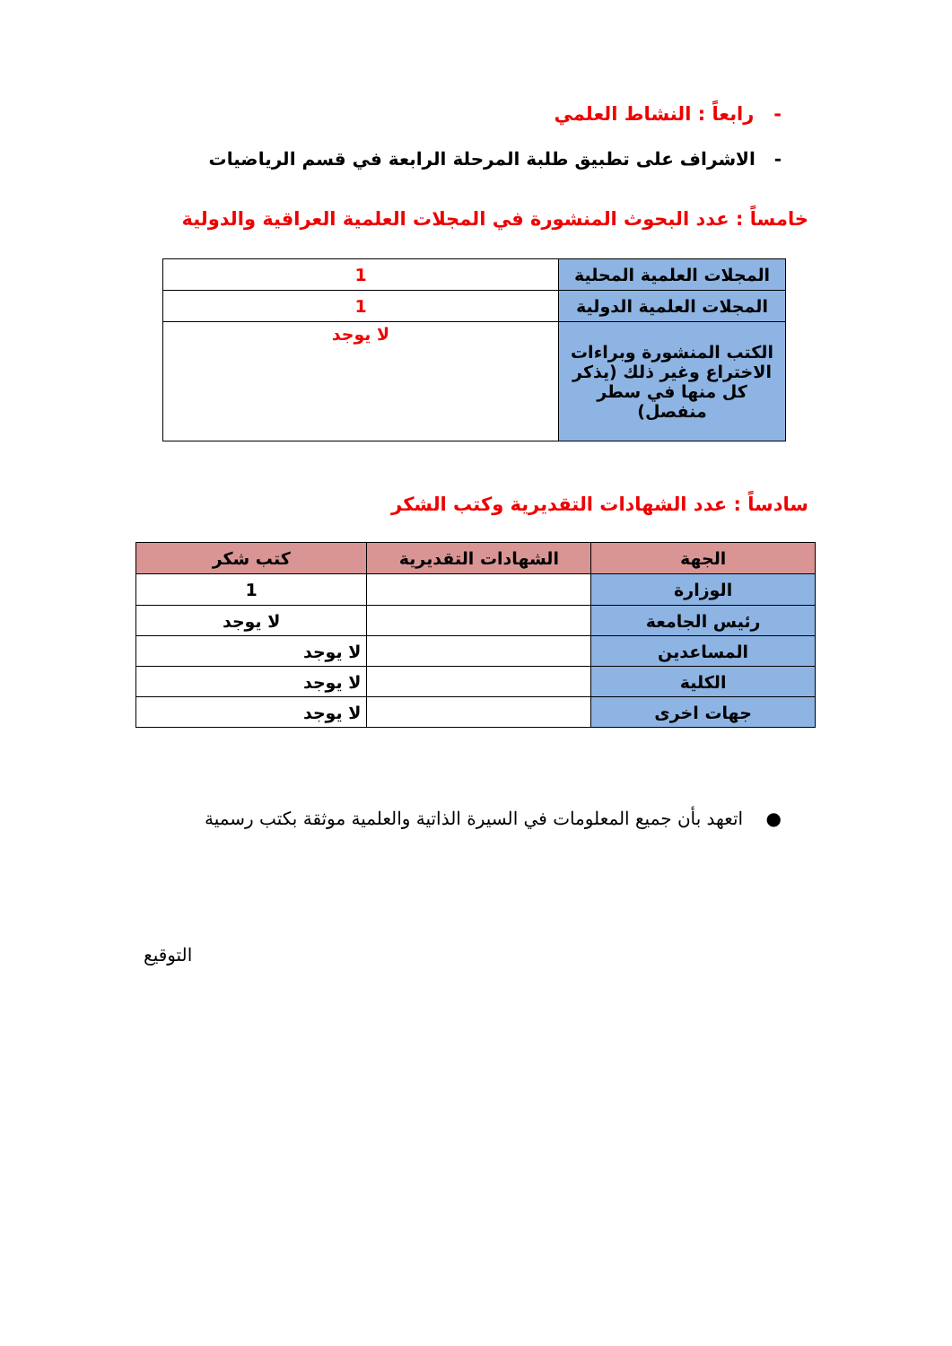- رابعاً : النشاط العلمي
- الاشراف على تطبيق طلبة المرحلة الرابعة في قسم الرياضيات
خامساً : عدد البحوث المنشورة في المجلات العلمية العراقية والدولية
| المجلات العلمية المحلية | 1 |
| المجلات العلمية الدولية | 1 |
| الكتب المنشورة وبراءات الاختراع وغير ذلك (يذكر كل منها في سطر منفصل) | لا يوجد |
سادساً : عدد الشهادات التقديرية وكتب الشكر
| الجهة | الشهادات التقديرية | كتب شكر |
| --- | --- | --- |
| الوزارة | | 1 |
| رئيس الجامعة | | لا يوجد |
| المساعدين | | لا يوجد |
| الكلية | | لا يوجد |
| جهات اخرى | | لا يوجد |
● اتعهد بأن جميع المعلومات في السيرة الذاتية والعلمية موثقة بكتب رسمية
التوقيع